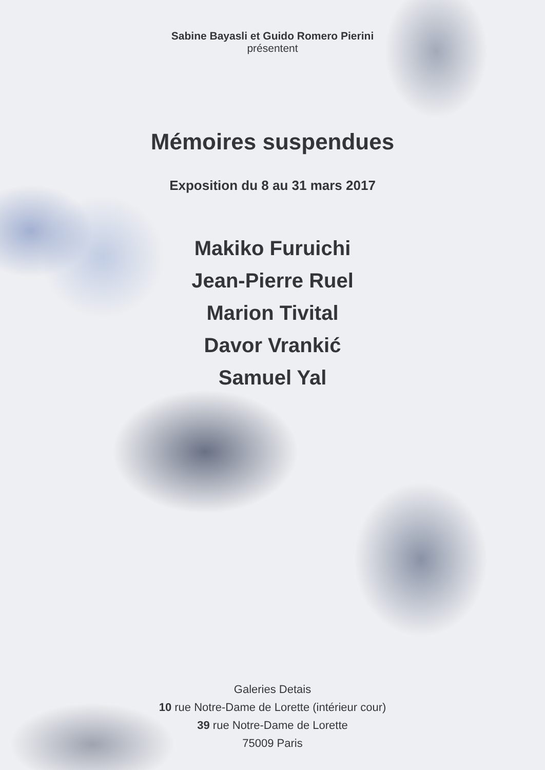Sabine Bayasli et Guido Romero Pierini
présentent
Mémoires suspendues
Exposition du 8 au 31 mars 2017
Makiko Furuichi
Jean-Pierre Ruel
Marion Tivital
Davor Vrankić
Samuel Yal
Galeries Detais
10 rue Notre-Dame de Lorette (intérieur cour)
39 rue Notre-Dame de Lorette
75009 Paris